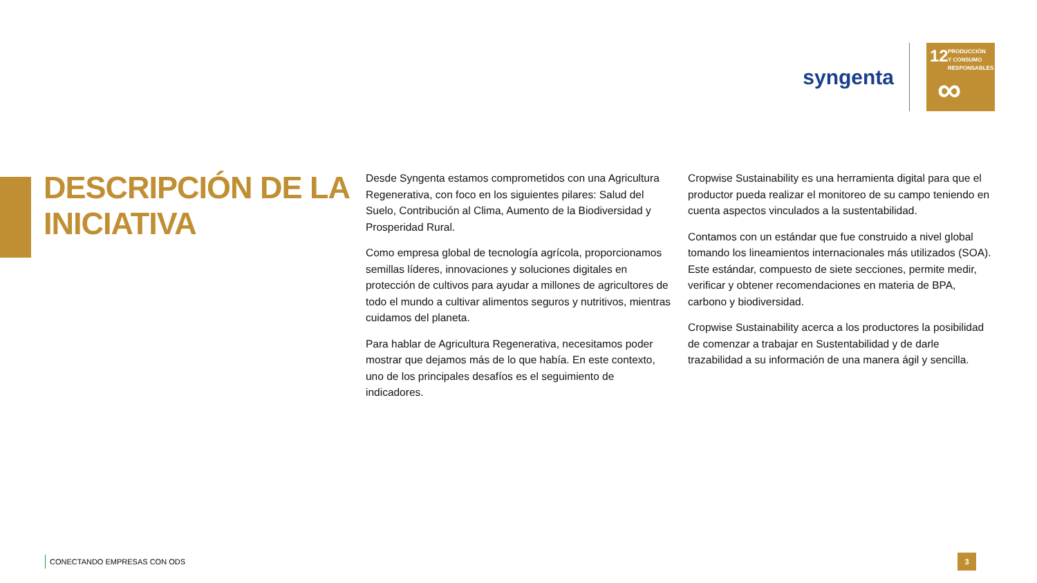syngenta
12 PRODUCCIÓN
Y CONSUMO
RESPONSABLES
∞
DESCRIPCIÓN DE LA
INICIATIVA
Desde Syngenta estamos comprometidos con una Agricultura Regenerativa, con foco en los siguientes pilares: Salud del Suelo, Contribución al Clima, Aumento de la Biodiversidad y Prosperidad Rural.
Como empresa global de tecnología agrícola, proporcionamos semillas líderes, innovaciones y soluciones digitales en protección de cultivos para ayudar a millones de agricultores de todo el mundo a cultivar alimentos seguros y nutritivos, mientras cuidamos del planeta.
Para hablar de Agricultura Regenerativa, necesitamos poder mostrar que dejamos más de lo que había. En este contexto, uno de los principales desafíos es el seguimiento de indicadores.
Cropwise Sustainability es una herramienta digital para que el productor pueda realizar el monitoreo de su campo teniendo en cuenta aspectos vinculados a la sustentabilidad.
Contamos con un estándar que fue construido a nivel global tomando los lineamientos internacionales más utilizados (SOA). Este estándar, compuesto de siete secciones, permite medir, verificar y obtener recomendaciones en materia de BPA, carbono y biodiversidad.
Cropwise Sustainability acerca a los productores la posibilidad de comenzar a trabajar en Sustentabilidad y de darle trazabilidad a su información de una manera ágil y sencilla.
CONECTANDO EMPRESAS CON ODS 3